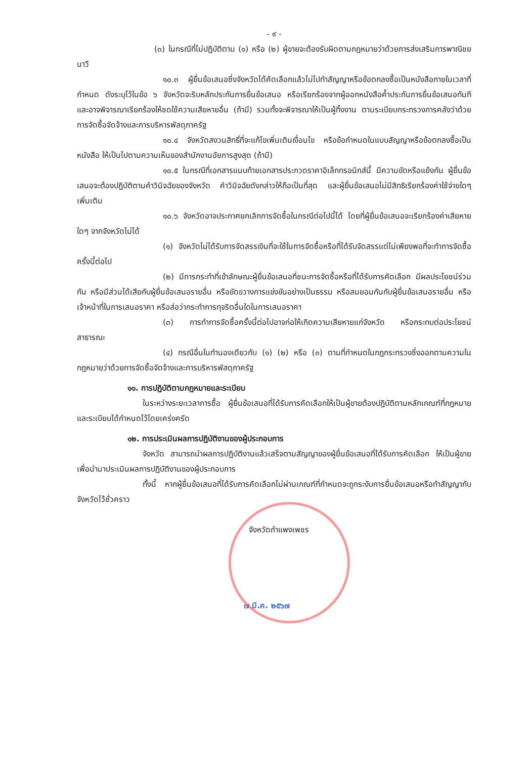- ๙ -
(๓) ในกรณีที่ไม่ปฏิบัติตาม (๑) หรือ (๒) ผู้ขายจะต้องรับผิดตามกฎหมายว่าด้วยการส่งเสริมการพาณิชยนาวี
๑๐.๓ ผู้ยื่นข้อเสนอซึ่งจังหวัดได้คัดเลือกแล้วไม่ไปทำสัญญาหรือข้อตกลงซื้อเป็นหนังสือภายในเวลาที่กำหนด ดังระบุไว้ในข้อ ๖ จังหวัดจะริบหลักประกันการยื่นข้อเสนอ หรือเรียกร้องจากผู้ออกหนังสือค้ำประกันการยื่นข้อเสนอทันที และอาจพิจารณาเรียกร้องให้ชดใช้ความเสียหายอื่น (ถ้ามี) รวมทั้งจะพิจารณาให้เป็นผู้ทิ้งงาน ตามระเบียบกระทรวงการคลังว่าด้วยการจัดซื้อจัดจ้างและการบริหารพัสดุภาครัฐ
๑๐.๔ จังหวัดสงวนสิทธิ์ที่จะแก้ไขเพิ่มเติมเงื่อนไข หรือข้อกำหนดในแบบสัญญาหรือข้อตกลงซื้อเป็นหนังสือ ให้เป็นไปตามความเห็นของสำนักงานอัยการสูงสุด (ถ้ามี)
๑๐.๕ ในกรณีที่เอกสารแนบท้ายเอกสารประกวดราคาอิเล็กทรอนิกส์นี้ มีความขัดหรือแย้งกัน ผู้ยื่นข้อเสนอจะต้องปฏิบัติตามคำวินิจฉัยของจังหวัด คำวินิจฉัยดังกล่าวให้ถือเป็นที่สุด และผู้ยื่นข้อเสนอไม่มีสิทธิเรียกร้องค่าใช้จ่ายใดๆ เพิ่มเติม
๑๐.๖ จังหวัดอาจประกาศยกเลิกการจัดซื้อในกรณีต่อไปนี้ได้ โดยที่ผู้ยื่นข้อเสนอจะเรียกร้องค่าเสียหายใดๆ จากจังหวัดไม่ได้
(๑) จังหวัดไม่ได้รับการจัดสรรเงินที่จะใช้ในการจัดซื้อหรือที่ได้รับจัดสรรแต่ไม่เพียงพอที่จะทำการจัดซื้อครั้งนี้ต่อไป
(๒) มีการกระทำที่เข้าลักษณะผู้ยื่นข้อเสนอที่ชนะการจัดซื้อหรือที่ได้รับการคัดเลือก มีผลประโยชน์ร่วมกัน หรือมีส่วนได้เสียกับผู้ยื่นข้อเสนอรายอื่น หรือขัดขวางการแข่งขันอย่างเป็นธรรม หรือสมยอมกันกับผู้ยื่นข้อเสนอรายอื่น หรือเจ้าหน้าที่ในการเสนอราคา หรือส่อว่ากระทำการทุจริตอื่นใดในการเสนอราคา
(๓) การทำการจัดซื้อครั้งนี้ต่อไปอาจก่อให้เกิดความเสียหายแก่จังหวัด หรือกระทบต่อประโยชน์สาธารณะ
(๔) กรณีอื่นในทำนองเดียวกับ (๑) (๒) หรือ (๓) ตามที่กำหนดในกฎกระทรวงซึ่งออกตามความในกฎหมายว่าด้วยการจัดซื้อจัดจ้างและการบริหารพัสดุภาครัฐ
๑๑. การปฏิบัติตามกฎหมายและระเบียบ
ในระหว่างระยะเวลาการซื้อ ผู้ยื่นข้อเสนอที่ได้รับการคัดเลือกให้เป็นผู้ขายต้องปฏิบัติตามหลักเกณฑ์ที่กฎหมายและระเบียบได้กำหนดไว้โดยเคร่งครัด
๑๒. การประเมินผลการปฏิบัติงานของผู้ประกอบการ
จังหวัด สามารถนำผลการปฏิบัติงานแล้วเสร็จตามสัญญาของผู้ยื่นข้อเสนอที่ได้รับการคัดเลือก ให้เป็นผู้ขายเพื่อนำมาประเมินผลการปฏิบัติงานของผู้ประกอบการ
ทั้งนี้ หากผู้ยื่นข้อเสนอที่ได้รับการคัดเลือกไม่ผ่านเกณฑ์ที่กำหนดจะถูกระงับการยื่นข้อเสนอหรือทำสัญญากับจังหวัดไว้ชั่วคราว
จังหวัดกำแพงเพชร
๗ มี.ค. ๒๕๖๗